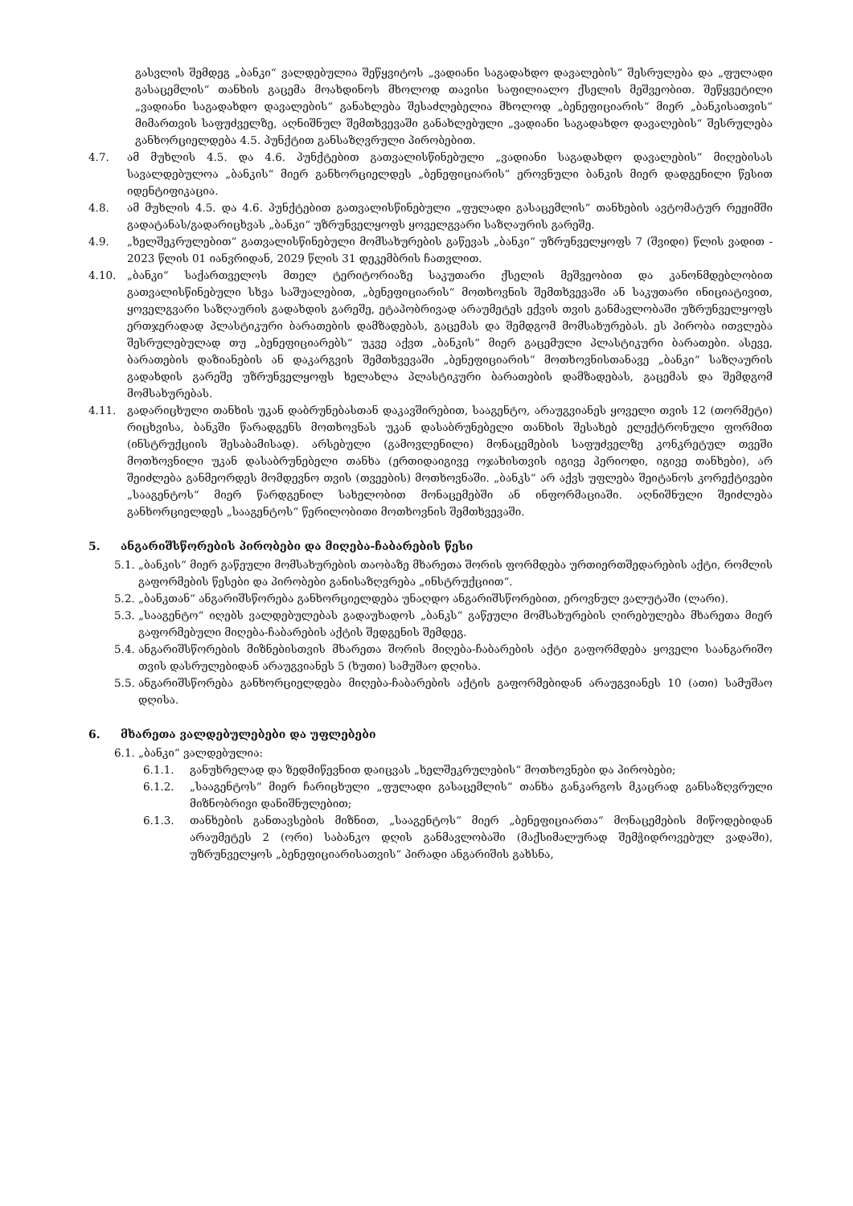გასვლის შემდეგ „ბანკი“ ვალდებულია შეწყვიტოს „ვადიანი საგადახდო დავალების“ შესრულება და „ფულადი გასაცემლის“ თანხის გაცემა მოახდინოს მხოლოდ თავისი საფილიალო ქსელის მეშვეობით. შეწყვეტილი „ვადიანი საგადახდო დავალების“ განახლება შესაძლებელია მხოლოდ „ბენეფიციარის“ მიერ „ბანკისათვის“ მიმართვის საფუძველზე, აღნიშნულ შემთხვევაში განახლებული „ვადიანი საგადახდო დავალების“ შესრულება განხორციელდება 4.5. პუნქტით განსაზღვრული პირობებით.
4.7. ამ მუხლის 4.5. და 4.6. პუნქტებით გათვალისწინებული „ვადიანი საგადახდო დავალების“ მიღებისას სავალდებულოა „ბანკის“ მიერ განხორციელდეს „ბენეფიციარის” ეროვნული ბანკის მიერ დადგენილი წესით იდენტიფიკაცია.
4.8. ამ მუხლის 4.5. და 4.6. პუნქტებით გათვალისწინებული „ფულადი გასაცემლის“ თანხების ავტომატურ რეჟიმში გადატანას/გადარიცხვას „ბანკი“ უზრუნველყოფს ყოველგვარი საზღაურის გარეშე.
4.9. „ხელშეკრულებით“ გათვალისწინებული მომსახურების გაწევას „ბანკი“ უზრუნველყოფს 7 (შვიდი) წლის ვადით - 2023 წლის 01 იანვრიდან, 2029 წლის 31 დეკემბრის ჩათვლით.
4.10. „ბანკი“ საქართველოს მთელ ტერიტორიაზე საკუთარი ქსელის მეშვეობით და კანონმდებლობით გათვალისწინებული სხვა საშუალებით, „ბენეფიციარის“ მოთხოვნის შემთხვევაში ან საკუთარი ინიციატივით, ყოველგვარი საზღაურის გადახდის გარეშე, ეტაპობრივად არაუმეტეს ექვის თვის განმავლობაში უზრუნველყოფს ერთჯერადად პლასტიკური ბარათების დამზადებას, გაცემას და შემდგომ მომსახურებას. ეს პირობა ითვლება შესრულებულად თუ „ბენეფიციარებს“ უკვე აქვთ „ბანკის“ მიერ გაცემული პლასტიკური ბარათები. ასევე, ბარათების დაზიანების ან დაკარგვის შემთხვევაში „ბენეფიციარის“ მოთხოვნისთანავე „ბანკი“ საზღაურის გადახდის გარეშე უზრუნველყოფს ხელახლა პლასტიკური ბარათების დამზადებას, გაცემას და შემდგომ მომსახურებას.
4.11. გადარიცხული თანხის უკან დაბრუნებასთან დაკავშირებით, სააგენტო, არაუგვიანეს ყოველი თვის 12 (თორმეტი) რიცხვისა, ბანკში წარადგენს მოთხოვნას უკან დასაბრუნებელი თანხის შესახებ ელექტრონული ფორმით (ინსტრუქციის შესაბამისად). არსებული (გამოვლენილი) მონაცემების საფუძველზე კონკრეტულ თვეში მოთხოვნილი უკან დასაბრუნებელი თანხა (ერთიდაიგივე ოჯახისთვის იგივე პერიოდი, იგივე თანხები), არ შეიძლება განმეორდეს მომდევნო თვის (თვეების) მოთხოვნაში. „ბანკს“ არ აქვს უფლება შეიტანოს კორექტივები „სააგენტოს“ მიერ წარდგენილ სახელობით მონაცემებში ან ინფორმაციაში. აღნიშნული შეიძლება განხორციელდეს „სააგენტოს“ წერილობითი მოთხოვნის შემთხვევაში.
5. ანგარიშსწორების პირობები და მიღება-ჩაბარების წესი
5.1. „ბანკის“ მიერ გაწეული მომსახურების თაობაზე მხარეთა შორის ფორმდება ურთიერთშედარების აქტი, რომლის გაფორმების წესები და პირობები განისაზღვრება „ინსტრუქციით“.
5.2. „ბანკთან“ ანგარიშსწორება განხორციელდება უნაღდო ანგარიშსწორებით, ეროვნულ ვალუტაში (ლარი).
5.3. „სააგენტო“ იღებს ვალდებულებას გადაუხადოს „ბანკს“ გაწეული მომსახურების ღირებულება მხარეთა მიერ გაფორმებული მიღება-ჩაბარების აქტის შედგენის შემდეგ.
5.4. ანგარიშსწორების მიზნებისთვის მხარეთა შორის მიღება-ჩაბარების აქტი გაფორმდება ყოველი საანგარიშო თვის დასრულებიდან არაუგვიანეს 5 (ხუთი) სამუშაო დღისა.
5.5. ანგარიშსწორება განხორციელდება მიღება-ჩაბარების აქტის გაფორმებიდან არაუგვიანეს 10 (ათი) სამუშაო დღისა.
6. მხარეთა ვალდებულებები და უფლებები
6.1. „ბანკი“ ვალდებულია:
6.1.1. განუხრელად და ზედმიწევნით დაიცვას „ხელშეკრულების“ მოთხოვნები და პირობები;
6.1.2. „სააგენტოს“ მიერ ჩარიცხული „ფულადი გასაცემლის“ თანხა განკარგოს მკაცრად განსაზღვრული მიზნობრივი დანიშნულებით;
6.1.3. თანხების განთავსების მიზნით, „სააგენტოს“ მიერ „ბენეფიციართა“ მონაცემების მიწოდებიდან არაუმეტეს 2 (ორი) საბანკო დღის განმავლობაში (მაქსიმალურად შემჭიდროვებულ ვადაში), უზრუნველყოს „ბენეფიციარისათვის“ პირადი ანგარიშის გახსნა,